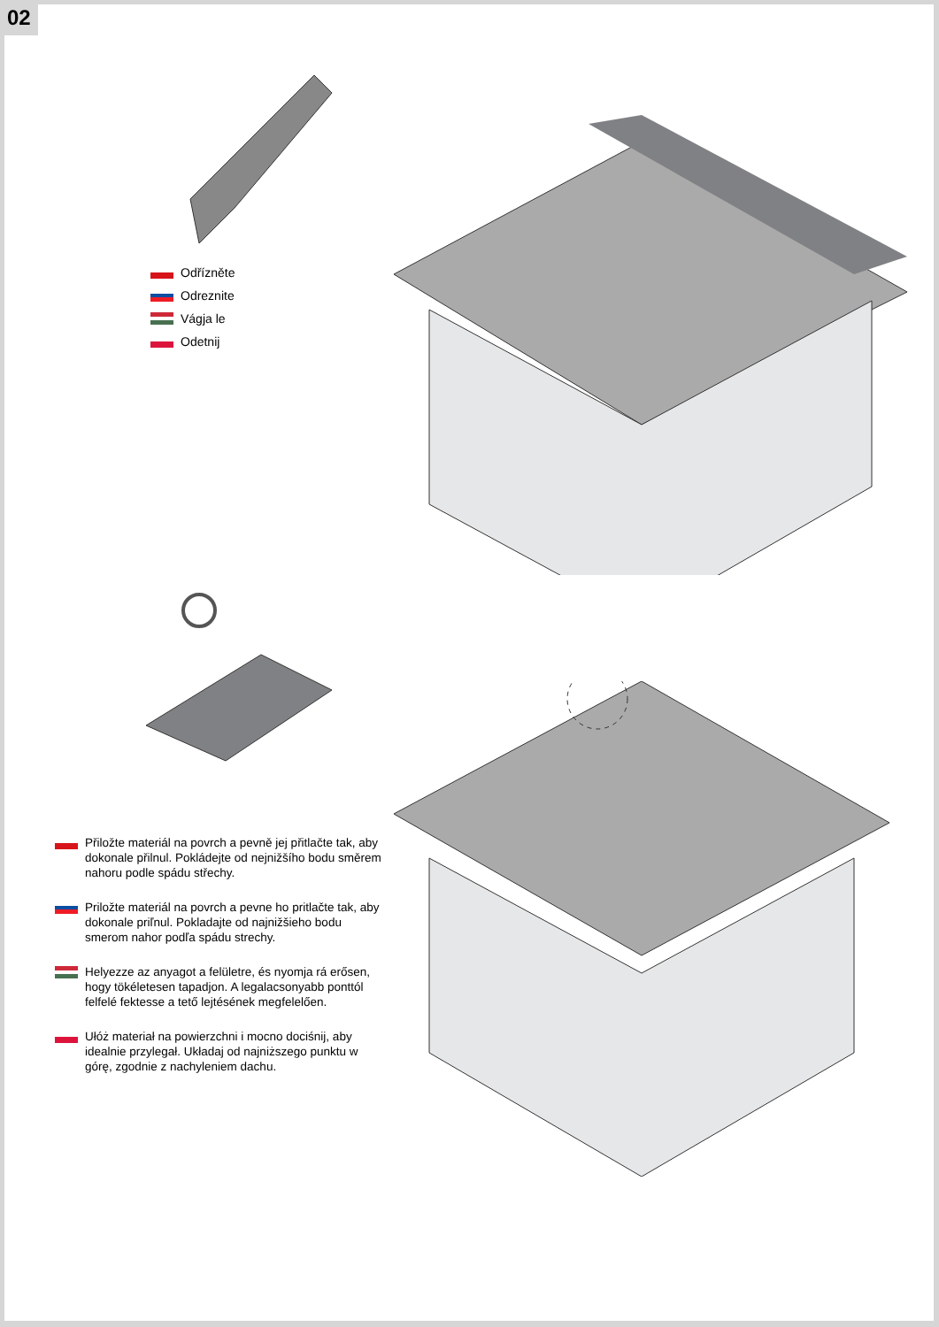02
Odřízněte
Odreznite
Vágja le
Odetnij
Přiložte materiál na povrch a pevně jej přitlačte tak, aby dokonale přilnul. Pokládejte od nejnižšího bodu směrem nahoru podle spádu střechy.
Priložte materiál na povrch a pevne ho pritlačte tak, aby dokonale priľnul. Pokladajte od najnižšieho bodu smerom nahor podľa spádu strechy.
Helyezze az anyagot a felületre, és nyomja rá erősen, hogy tökéletesen tapadjon. A legalacsonyabb ponttól felfelé fektesse a tető lejtésének megfelelően.
Ułóż materiał na powierzchni i mocno dociśnij, aby idealnie przylegał. Układaj od najniższego punktu w górę, zgodnie z nachyleniem dachu.